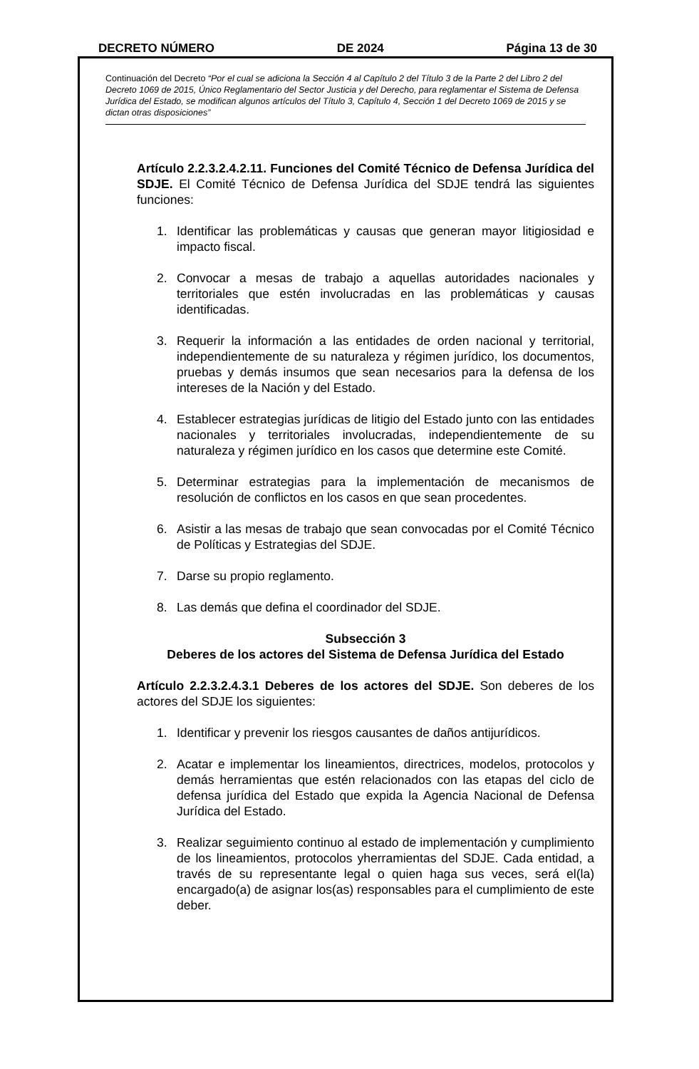DECRETO NÚMERO DE 2024 Página 13 de 30
Continuación del Decreto “Por el cual se adiciona la Sección 4 al Capítulo 2 del Título 3 de la Parte 2 del Libro 2 del Decreto 1069 de 2015, Único Reglamentario del Sector Justicia y del Derecho, para reglamentar el Sistema de Defensa Jurídica del Estado, se modifican algunos artículos del Título 3, Capítulo 4, Sección 1 del Decreto 1069 de 2015 y se dictan otras disposiciones”
Artículo 2.2.3.2.4.2.11. Funciones del Comité Técnico de Defensa Jurídica del SDJE. El Comité Técnico de Defensa Jurídica del SDJE tendrá las siguientes funciones:
1. Identificar las problemáticas y causas que generan mayor litigiosidad e impacto fiscal.
2. Convocar a mesas de trabajo a aquellas autoridades nacionales y territoriales que estén involucradas en las problemáticas y causas identificadas.
3. Requerir la información a las entidades de orden nacional y territorial, independientemente de su naturaleza y régimen jurídico, los documentos, pruebas y demás insumos que sean necesarios para la defensa de los intereses de la Nación y del Estado.
4. Establecer estrategias jurídicas de litigio del Estado junto con las entidades nacionales y territoriales involucradas, independientemente de su naturaleza y régimen jurídico en los casos que determine este Comité.
5. Determinar estrategias para la implementación de mecanismos de resolución de conflictos en los casos en que sean procedentes.
6. Asistir a las mesas de trabajo que sean convocadas por el Comité Técnico de Políticas y Estrategias del SDJE.
7. Darse su propio reglamento.
8. Las demás que defina el coordinador del SDJE.
Subsección 3
Deberes de los actores del Sistema de Defensa Jurídica del Estado
Artículo 2.2.3.2.4.3.1 Deberes de los actores del SDJE. Son deberes de los actores del SDJE los siguientes:
1. Identificar y prevenir los riesgos causantes de daños antijurídicos.
2. Acatar e implementar los lineamientos, directrices, modelos, protocolos y demás herramientas que estén relacionados con las etapas del ciclo de defensa jurídica del Estado que expida la Agencia Nacional de Defensa Jurídica del Estado.
3. Realizar seguimiento continuo al estado de implementación y cumplimiento de los lineamientos, protocolos yherramientas del SDJE. Cada entidad, a través de su representante legal o quien haga sus veces, será el(la) encargado(a) de asignar los(as) responsables para el cumplimiento de este deber.